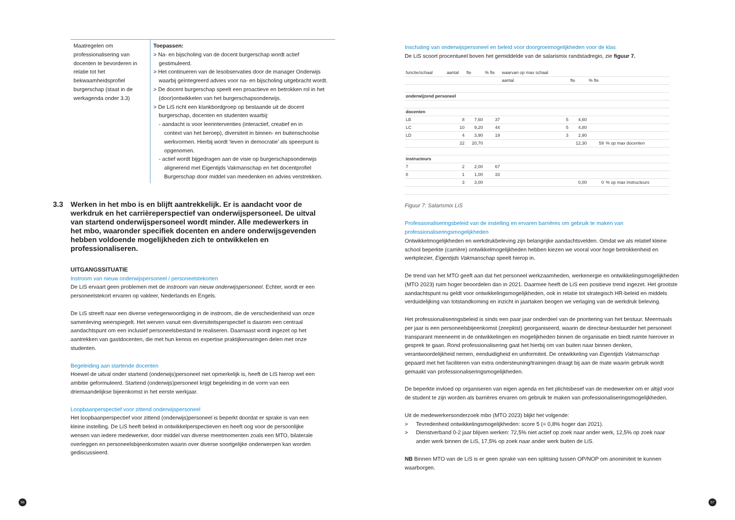| Maatregelen om professionalisering van docenten te bevorderen in relatie tot het bekwaamheidsprofiel burgerschap (staat in de werkagenda onder 3.3) | Toepassen: > Na- en bijscholing van de docent burgerschap wordt actief gestimuleerd. > Het continueren van de lesobservaties door de manager Onderwijs waarbij geïntegreerd advies voor na- en bijscholing uitgebracht wordt. > De docent burgerschap speelt een proactieve en betrokken rol in het (door)ontwikkelen van het burgerschapsonderwijs. > De LiS richt een klankbordgroep op bestaande uit de docent burgerschap, docenten en studenten waarbij: - aandacht is voor leerinterventies (interactief, creatief en in context van het beroep), diversiteit in binnen- en buitenschoolse werkvormen. Hierbij wordt ‘leven in democratie’ als speerpunt is opgenomen. - actief wordt bijgedragen aan de visie op burgerschapsonderwijs alignerend met Eigentijds Vakmanschap en het docentprofiel Burgerschap door middel van meedenken en advies verstrekken. |
3.3 Werken in het mbo is en blijft aantrekkelijk. Er is aandacht voor de werkdruk en het carrièreperspectief van onderwijspersoneel. De uitval van startend onderwijspersoneel wordt minder. Alle medewerkers in het mbo, waaronder specifiek docenten en andere onderwijsgevenden hebben voldoende mogelijkheden zich te ontwikkelen en professionaliseren.
UITGANGSSITUATIE
Instroom van nieuw onderwijspersoneel / personeelstekorten
De LiS ervaart geen problemen met de instroom van nieuw onderwijspersoneel. Echter, wordt er een personeelstekort ervaren op vakleer, Nederlands en Engels.
De LiS streeft naar een diverse vertegenwoordiging in de instroom, die de verscheidenheid van onze samenleving weerspiegelt. Het werven vanuit een diversiteitsperspectief is daarom een centraal aandachtspunt om een inclusief personeelsbestand te realiseren. Daarnaast wordt ingezet op het aantrekken van gastdocenten, die met hun kennis en expertise praktijkervaringen delen met onze studenten.
Begeleiding aan startende docenten
Hoewel de uitval onder startend (onderwijs)personeel niet opmerkelijk is, heeft de LiS hierop wel een ambitie geformuleerd. Startend (onderwijs)personeel krijgt begeleiding in de vorm van een driemaandelijkse bijeenkomst in het eerste werkjaar.
Loopbaanperspectief voor zittend onderwijspersoneel
Het loopbaanperspectief voor zittend (onderwijs)personeel is beperkt doordat er sprake is van een kleine instelling. De LiS heeft beleid in ontwikkelperspectieven en heeft oog voor de persoonlijke wensen van iedere medewerker, door middel van diverse meetmomenten zoals een MTO, bilaterale overleggen en personeelsbijeenkomsten waarin over diverse soortgelijke onderwerpen kan worden gediscussieerd.
Inschaling van onderwijspersoneel en beleid voor doorgroeimogelijkheden voor de klas
De LiS scoort procentueel boven het gemiddelde van de salarismix randstadregio, zie figuur 7.
| functie/schaal | aantal | fte | % fte | waarvan op max schaal | | | |
| | | | | aantal | fte | % fte | |
| onderwijzend personeel | | | | | | | |
| docenten | | | | | | | |
| LB | 8 | 7,60 | 37 | 5 | 4,60 | | |
| LC | 10 | 9,20 | 44 | 5 | 4,80 | | |
| LD | 4 | 3,90 | 19 | 3 | 2,90 | | |
| | 22 | 20,70 | | | 12,30 | 59 | % op max docenten |
| instructeurs | | | | | | | |
| 7 | 2 | 2,00 | 67 | | | | |
| 8 | 1 | 1,00 | 33 | | | | |
| | 3 | 3,00 | | | 0,00 | 0 | % op max instructeurs |
Figuur 7: Salarismix LiS
Professionaliseringsbeleid van de instelling en ervaren barrières om gebruik te maken van professionaliseringsmogelijkheden
Ontwikkelmogelijkheden en werkdrukbeleving zijn belangrijke aandachtsvelden. Omdat we als relatief kleine school beperkte (carrière) ontwikkelmogelijkheden hebben kiezen we vooral voor hoge betrokkenheid en werkplezier, Eigentijds Vakmanschap speelt hierop in.
De trend van het MTO geeft aan dat het personeel werkzaamheden, werkenergie en ontwikkelingsmogelijkheden (MTO 2023) ruim hoger beoordelen dan in 2021. Daarmee heeft de LiS een positieve trend ingezet. Het grootste aandachtspunt nu geldt voor ontwikkelingsmogelijkheden, ook in relatie tot strategisch HR-beleid en middels verduidelijking van totstandkoming en inzicht in jaartaken beogen we verlaging van de werkdruk beleving.
Het professionaliseringsbeleid is sinds een paar jaar onderdeel van de prioritering van het bestuur. Meermaals per jaar is een personeelsbijeenkomst (zeepkist) georganiseerd, waarin de directeur-bestuurder het personeel transparant meeneemt in de ontwikkelingen en mogelijkheden binnen de organisatie en biedt ruimte hierover in gesprek te gaan. Rond professionalisering gaat het hierbij om van buiten naar binnen denken, verantwoordelijkheid nemen, eenduidigheid en uniformiteit. De ontwikkeling van Eigentijds Vakmanschap gepaard met het faciliteren van extra ondersteuning/trainingen draagt bij aan de mate waarin gebruik wordt gemaakt van professionaliseringsmogelijkheden.
De beperkte invloed op organiseren van eigen agenda en het plichtsbesef van de medewerker om er altijd voor de student te zijn worden als barrières ervaren om gebruik te maken van professionaliseringsmogelijkheden.
Uit de medewerkersonderzoek mbo (MTO 2023) blijkt het volgende:
> Tevredenheid ontwikkelingsmogelijkheden: score 5 (= 0,8% hoger dan 2021).
> Dienstverband 0-2 jaar blijven werken: 72,5% niet actief op zoek naar ander werk, 12,5% op zoek naar ander werk binnen de LiS, 17,5% op zoek naar ander werk buiten de LiS.
NB Binnen MTO van de LiS is er geen sprake van een splitsing tussen OP/NOP om anonimiteit te kunnen waarborgen.
56 57